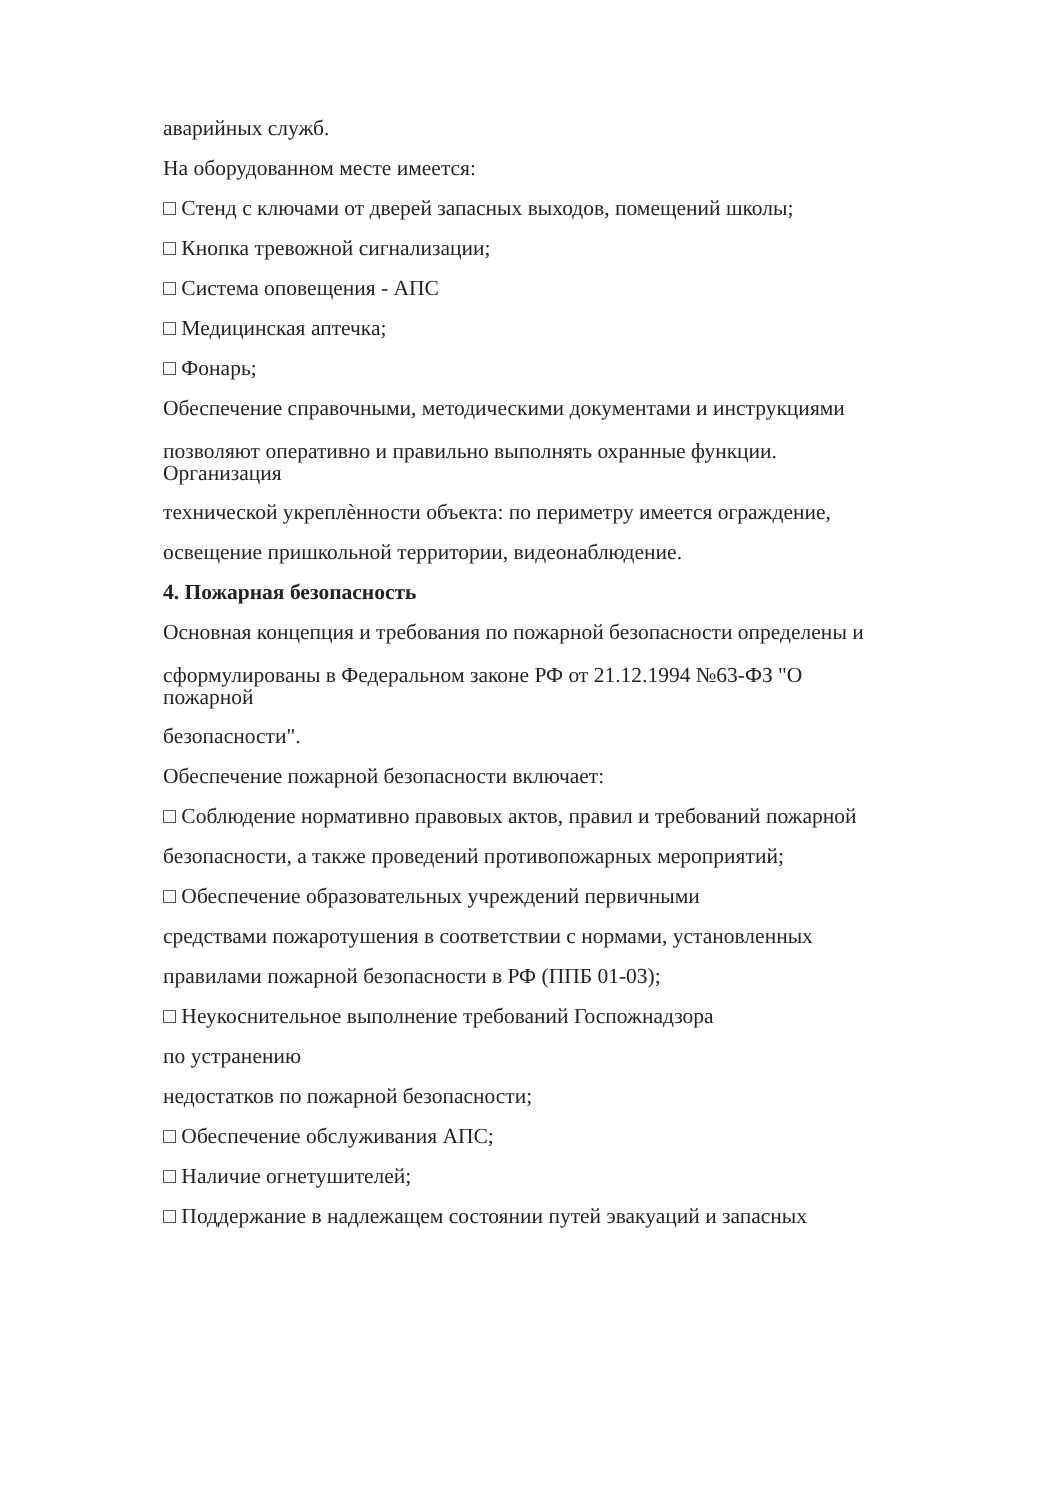аварийных служб.
На оборудованном месте имеется:
□ Стенд с ключами от дверей запасных выходов, помещений школы;
□ Кнопка тревожной сигнализации;
□ Система оповещения - АПС
□ Медицинская аптечка;
□ Фонарь;
Обеспечение справочными, методическими документами и инструкциями
позволяют оперативно и правильно выполнять охранные функции.
Организация
технической укреплѐнности объекта: по периметру имеется ограждение,
освещение пришкольной территории, видеонаблюдение.
4. Пожарная безопасность
Основная концепция и требования по пожарной безопасности определены и
сформулированы в Федеральном законе РФ от 21.12.1994 №63-ФЗ "О
пожарной
безопасности".
Обеспечение пожарной безопасности включает:
□ Соблюдение нормативно правовых актов, правил и требований пожарной
безопасности, а также проведений противопожарных мероприятий;
□ Обеспечение образовательных учреждений первичными
средствами пожаротушения в соответствии с нормами, установленных
правилами пожарной безопасности в РФ (ППБ 01-03);
□ Неукоснительное выполнение требований Госпожнадзора
по устранению
недостатков по пожарной безопасности;
□ Обеспечение обслуживания АПС;
□ Наличие огнетушителей;
□ Поддержание в надлежащем состоянии путей эвакуаций и запасных